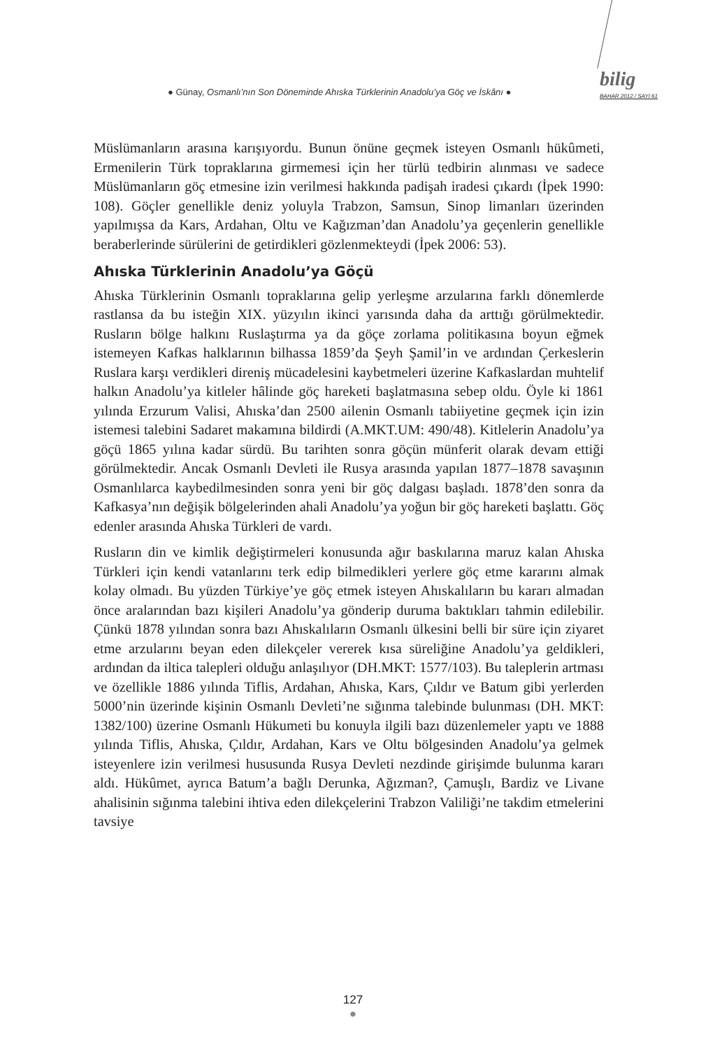● Günay, Osmanlı’nın Son Döneminde Ahıska Türklerinin Anadolu’ya Göç ve İskânı ●
bilig
BAHAR 2012 / SAYI 61
Müslümanların arasına karışıyordu. Bunun önüne geçmek isteyen Osmanlı hükûmeti, Ermenilerin Türk topraklarına girmemesi için her türlü tedbirin alınması ve sadece Müslümanların göç etmesine izin verilmesi hakkında padişah iradesi çıkardı (İpek 1990: 108). Göçler genellikle deniz yoluyla Trabzon, Samsun, Sinop limanları üzerinden yapılmışsa da Kars, Ardahan, Oltu ve Kağızman’dan Anadolu’ya geçenlerin genellikle beraberlerinde sürülerini de getirdikleri gözlenmekteydi (İpek 2006: 53).
Ahıska Türklerinin Anadolu’ya Göçü
Ahıska Türklerinin Osmanlı topraklarına gelip yerleşme arzularına farklı dönemlerde rastlansa da bu isteğin XIX. yüzyılın ikinci yarısında daha da arttığı görülmektedir. Rusların bölge halkını Ruslaştırma ya da göçe zorlama politikasına boyun eğmek istemeyen Kafkas halklarının bilhassa 1859’da Şeyh Şamil’in ve ardından Çerkeslerin Ruslara karşı verdikleri direniş mücadelesini kaybetmeleri üzerine Kafkaslardan muhtelif halkın Anadolu’ya kitleler hâlinde göç hareketi başlatmasına sebep oldu. Öyle ki 1861 yılında Erzurum Valisi, Ahıska’dan 2500 ailenin Osmanlı tabiiyetine geçmek için izin istemesi talebini Sadaret makamına bildirdi (A.MKT.UM: 490/48). Kitlelerin Anadolu’ya göçü 1865 yılına kadar sürdü. Bu tarihten sonra göçün münferit olarak devam ettiği görülmektedir. Ancak Osmanlı Devleti ile Rusya arasında yapılan 1877–1878 savaşının Osmanlılarca kaybedilmesinden sonra yeni bir göç dalgası başladı. 1878’den sonra da Kafkasya’nın değişik bölgelerinden ahali Anadolu’ya yoğun bir göç hareketi başlattı. Göç edenler arasında Ahıska Türkleri de vardı.
Rusların din ve kimlik değiştirmeleri konusunda ağır baskılarına maruz kalan Ahıska Türkleri için kendi vatanlarını terk edip bilmedikleri yerlere göç etme kararını almak kolay olmadı. Bu yüzden Türkiye’ye göç etmek isteyen Ahıskalıların bu kararı almadan önce aralarından bazı kişileri Anadolu’ya gönderip duruma baktıkları tahmin edilebilir. Çünkü 1878 yılından sonra bazı Ahıskalıların Osmanlı ülkesini belli bir süre için ziyaret etme arzularını beyan eden dilekçeler vererek kısa süreliğine Anadolu’ya geldikleri, ardından da iltica talepleri olduğu anlaşılıyor (DH.MKT: 1577/103). Bu taleplerin artması ve özellikle 1886 yılında Tiflis, Ardahan, Ahıska, Kars, Çıldır ve Batum gibi yerlerden 5000’nin üzerinde kişinin Osmanlı Devleti’ne sığınma talebinde bulunması (DH. MKT: 1382/100) üzerine Osmanlı Hükumeti bu konuyla ilgili bazı düzenlemeler yaptı ve 1888 yılında Tiflis, Ahıska, Çıldır, Ardahan, Kars ve Oltu bölgesinden Anadolu’ya gelmek isteyenlere izin verilmesi hususunda Rusya Devleti nezdinde girişimde bulunma kararı aldı. Hükûmet, ayrıca Batum’a bağlı Derunka, Ağızman?, Çamuşlı, Bardiz ve Livane ahalisinin sığınma talebini ihtiva eden dilekçelerini Trabzon Valiliği’ne takdim etmelerini tavsiye
127
●